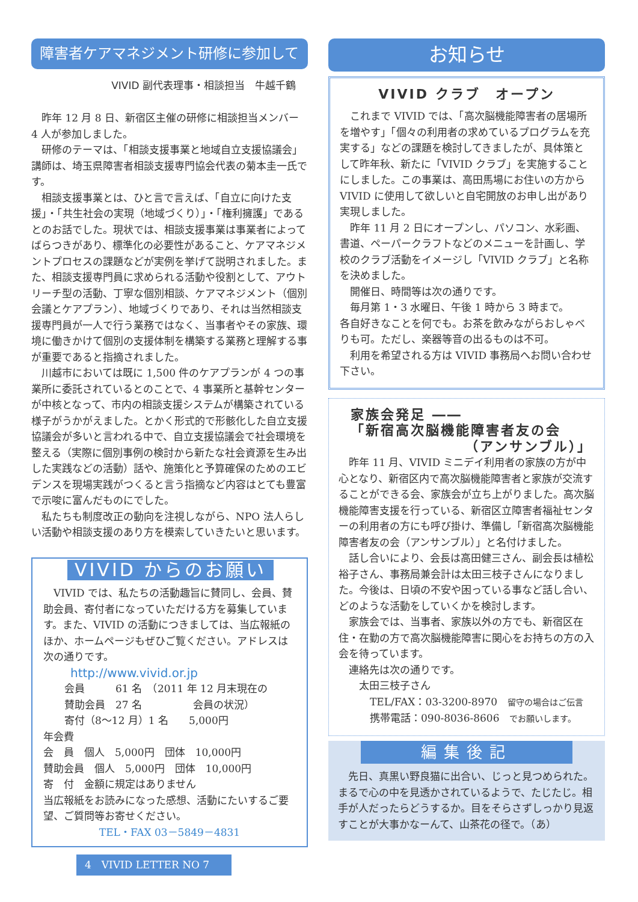障害者ケアマネジメント研修に参加して
VIVID 副代表理事・相談担当　牛越千鶴
昨年 12 月 8 日、新宿区主催の研修に相談担当メンバー 4 人が参加しました。
研修のテーマは、「相談支援事業と地域自立支援協議会」講師は、埼玉県障害者相談支援専門協会代表の菊本圭一氏です。
相談支援事業とは、ひと言で言えば、「自立に向けた支援」・「共生社会の実現（地域づくり）」・「権利擁護」であるとのお話でした。現状では、相談支援事業は事業者によってばらつきがあり、標準化の必要性があること、ケアマネジメントプロセスの課題などが実例を挙げて説明されました。また、相談支援専門員に求められる活動や役割として、アウトリーチ型の活動、丁寧な個別相談、ケアマネジメント（個別会議とケアプラン）、地域づくりであり、それは当然相談支援専門員が一人で行う業務ではなく、当事者やその家族、環境に働きかけて個別の支援体制を構築する業務と理解する事が重要であると指摘されました。
川越市においては既に 1,500 件のケアプランが 4 つの事業所に委託されているとのことで、4 事業所と基幹センターが中核となって、市内の相談支援システムが構築されている様子がうかがえました。とかく形式的で形骸化した自立支援協議会が多いと言われる中で、自立支援協議会で社会環境を整える（実際に個別事例の検討から新たな社会資源を生み出した実践などの活動）話や、施策化と予算確保のためのエビデンスを現場実践がつくると言う指摘など内容はとても豊富で示唆に富んだものにでした。
私たちも制度改正の動向を注視しながら、NPO 法人らしい活動や相談支援のあり方を模索していきたいと思います。
VIVID からのお願い
VIVID では、私たちの活動趣旨に賛同し、会員、賛助会員、寄付者になっていただける方を募集しています。また、VIVID の活動につきましては、当広報紙のほか、ホームページもぜひご覧ください。アドレスは次の通りです。
http://www.vivid.or.jp
会員　　　61 名　（2011 年 12 月末現在の
賛助会員　27 名　　　　　会員の状況）
寄付（8～12 月）1 名　　5,000円
年会費
会　員　個人　5,000円　団体　10,000円
賛助会員　個人　5,000円　団体　10,000円
寄　付　金額に規定はありません
当広報紙をお読みになった感想、活動にたいするご要望、ご質問等お寄せください。
TEL・FAX 03－5849－4831
4　VIVID LETTER NO 7
お知らせ
VIVID クラブ　オープン
これまで VIVID では、「高次脳機能障害者の居場所を増やす」「個々の利用者の求めているプログラムを充実する」などの課題を検討してきましたが、具体策として昨年秋、新たに「VIVID クラブ」を実施することにしました。この事業は、高田馬場にお住いの方から VIVID に使用して欲しいと自宅開放のお申し出があり実現しました。
昨年 11 月 2 日にオープンし、パソコン、水彩画、書道、ペーパークラフトなどのメニューを計画し、学校のクラブ活動をイメージし「VIVID クラブ」と名称を決めました。
開催日、時間等は次の通りです。
毎月第 1・3 水曜日、午後 1 時から 3 時まで。
各自好きなことを何でも。お茶を飲みながらおしゃべりも可。ただし、楽器等音の出るものは不可。
利用を希望される方は VIVID 事務局へお問い合わせ下さい。
家族会発足 ――
「新宿高次脳機能障害者友の会
（アンサンブル）」
昨年 11 月、VIVID ミニデイ利用者の家族の方が中心となり、新宿区内で高次脳機能障害者と家族が交流することができる会、家族会が立ち上がりました。高次脳機能障害支援を行っている、新宿区立障害者福祉センターの利用者の方にも呼び掛け、準備し「新宿高次脳機能障害者友の会（アンサンブル）」と名付けました。
話し合いにより、会長は高田健三さん、副会長は植松裕子さん、事務局兼会計は太田三枝子さんになりました。今後は、日頃の不安や困っている事など話し合い、どのような活動をしていくかを検討します。
家族会では、当事者、家族以外の方でも、新宿区在住・在勤の方で高次脳機能障害に関心をお持ちの方の入会を待っています。
連絡先は次の通りです。
太田三枝子さん
TEL/FAX：03-3200-8970　留守の場合はご伝言
携帯電話：090-8036-8606　でお願いします。
編集後記
先日、真黒い野良猫に出合い、じっと見つめられた。まるで心の中を見透かされているようで、たじたじ。相手が人だったらどうするか。目をそらさずしっかり見返すことが大事かなーんて、山茶花の径で。（あ）